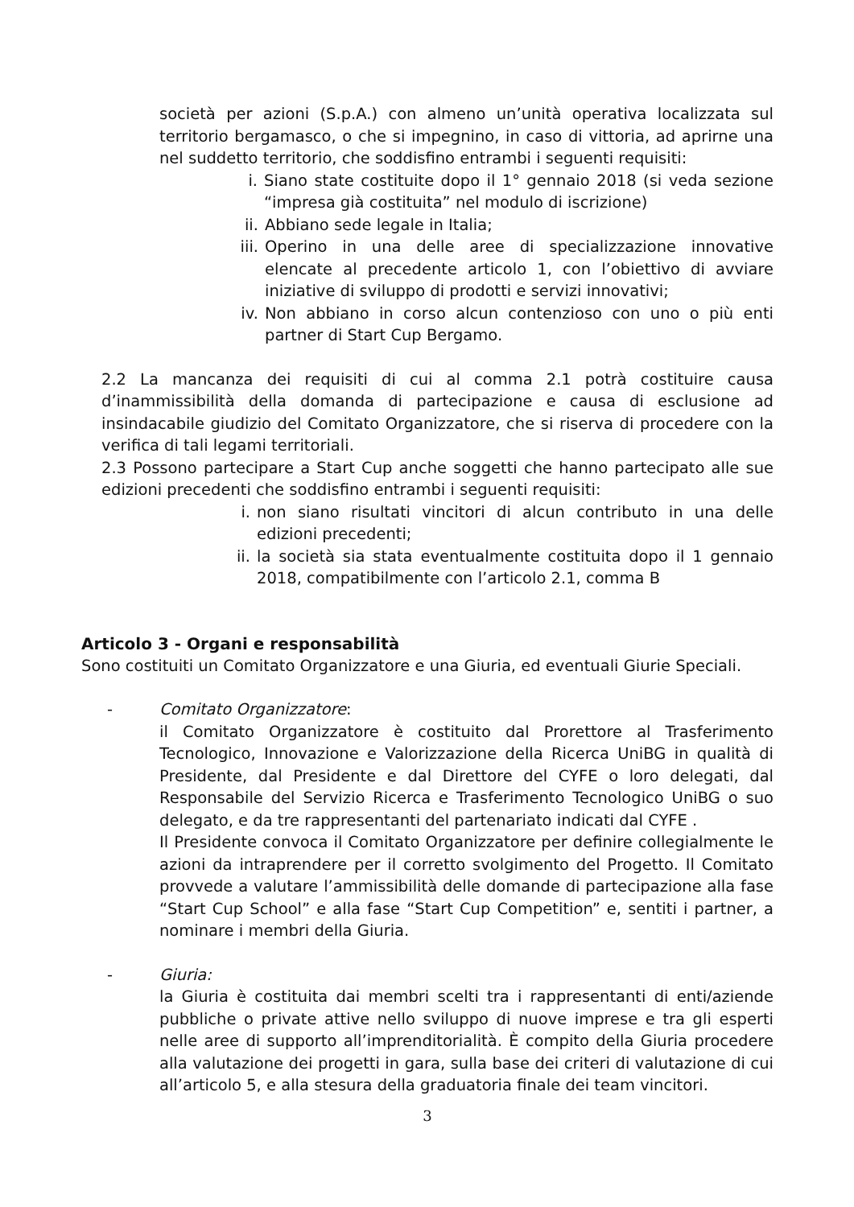società per azioni (S.p.A.) con almeno un’unità operativa localizzata sul territorio bergamasco, o che si impegnino, in caso di vittoria, ad aprirne una nel suddetto territorio, che soddisfino entrambi i seguenti requisiti:
i. Siano state costituite dopo il 1° gennaio 2018 (si veda sezione “impresa già costituita” nel modulo di iscrizione)
ii. Abbiano sede legale in Italia;
iii. Operino in una delle aree di specializzazione innovative elencate al precedente articolo 1, con l’obiettivo di avviare iniziative di sviluppo di prodotti e servizi innovativi;
iv. Non abbiano in corso alcun contenzioso con uno o più enti partner di Start Cup Bergamo.
2.2 La mancanza dei requisiti di cui al comma 2.1 potrà costituire causa d’inammissibilità della domanda di partecipazione e causa di esclusione ad insindacabile giudizio del Comitato Organizzatore, che si riserva di procedere con la verifica di tali legami territoriali.
2.3 Possono partecipare a Start Cup anche soggetti che hanno partecipato alle sue edizioni precedenti che soddisfino entrambi i seguenti requisiti:
i. non siano risultati vincitori di alcun contributo in una delle edizioni precedenti;
ii. la società sia stata eventualmente costituita dopo il 1 gennaio 2018, compatibilmente con l’articolo 2.1, comma B
Articolo 3 - Organi e responsabilità
Sono costituiti un Comitato Organizzatore e una Giuria, ed eventuali Giurie Speciali.
- Comitato Organizzatore:
il Comitato Organizzatore è costituito dal Prorettore al Trasferimento Tecnologico, Innovazione e Valorizzazione della Ricerca UniBG in qualità di Presidente, dal Presidente e dal Direttore del CYFE o loro delegati, dal Responsabile del Servizio Ricerca e Trasferimento Tecnologico UniBG o suo delegato, e da tre rappresentanti del partenariato indicati dal CYFE .
Il Presidente convoca il Comitato Organizzatore per definire collegialmente le azioni da intraprendere per il corretto svolgimento del Progetto. Il Comitato provvede a valutare l’ammissibilità delle domande di partecipazione alla fase “Start Cup School” e alla fase “Start Cup Competition” e, sentiti i partner, a nominare i membri della Giuria.
- Giuria:
la Giuria è costituita dai membri scelti tra i rappresentanti di enti/aziende pubbliche o private attive nello sviluppo di nuove imprese e tra gli esperti nelle aree di supporto all’imprenditorialità. È compito della Giuria procedere alla valutazione dei progetti in gara, sulla base dei criteri di valutazione di cui all’articolo 5, e alla stesura della graduatoria finale dei team vincitori.
3